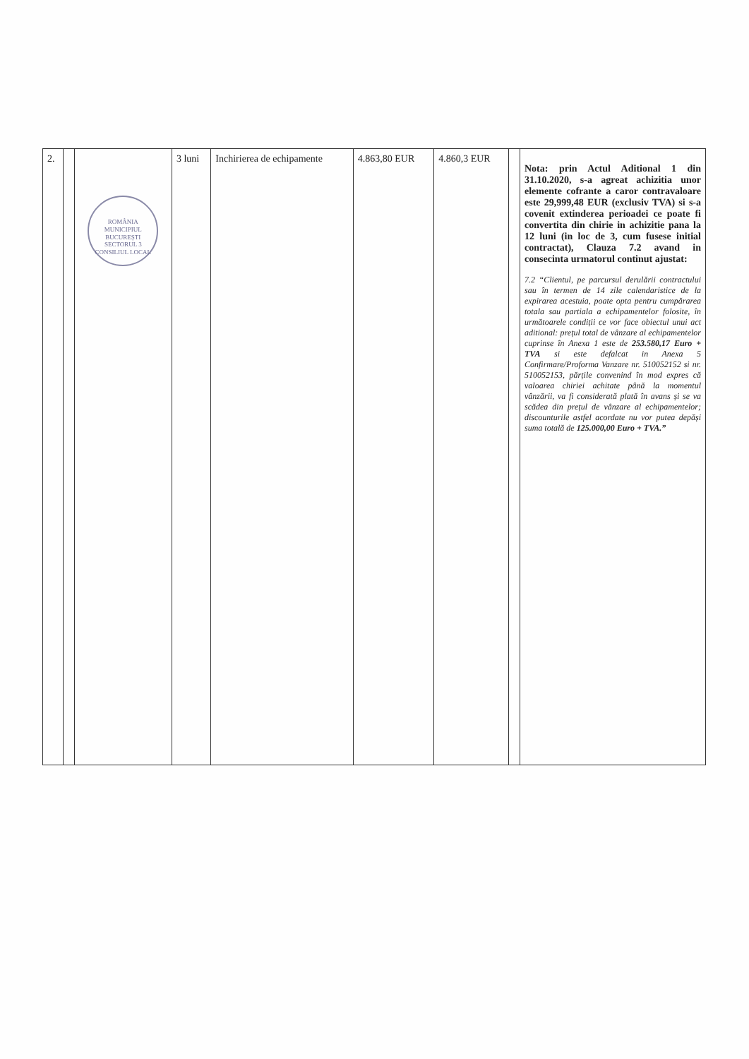| 2. | | ROMÂNIA MUNICIPIUL BUCUREȘTI SECTORUL 3 CONSILIUL LOCAL | 3 luni | Inchirierea de echipamente | 4.863,80 EUR | 4.860,3 EUR | | Nota: prin Actul Aditional 1 din 31.10.2020, s-a agreat achizitia unor elemente cofrante a caror contravaloare este 29,999,48 EUR (exclusiv TVA) si s-a covenit extinderea perioadei ce poate fi convertita din chirie in achizitie pana la 12 luni (in loc de 3, cum fusese initial contractat), Clauza 7.2 avand in consecinta urmatorul continut ajustat: 7.2 “Clientul, pe parcursul derulării contractului sau în termen de 14 zile calendaristice de la expirarea acestuia, poate opta pentru cumpărarea totala sau partiala a echipamentelor folosite, în următoarele condiții ce vor face obiectul unui act aditional: prețul total de vânzare al echipamentelor cuprinse în Anexa 1 este de 253.580,17 Euro + TVA si este defalcat in Anexa 5 Confirmare/Proforma Vanzare nr. 510052152 si nr. 510052153, părțile convenind în mod expres că valoarea chiriei achitate până la momentul vânzării, va fi considerată plată în avans și se va scădea din prețul de vânzare al echipamentelor; discounturile astfel acordate nu vor putea depăși suma totală de 125.000,00 Euro + TVA.” |